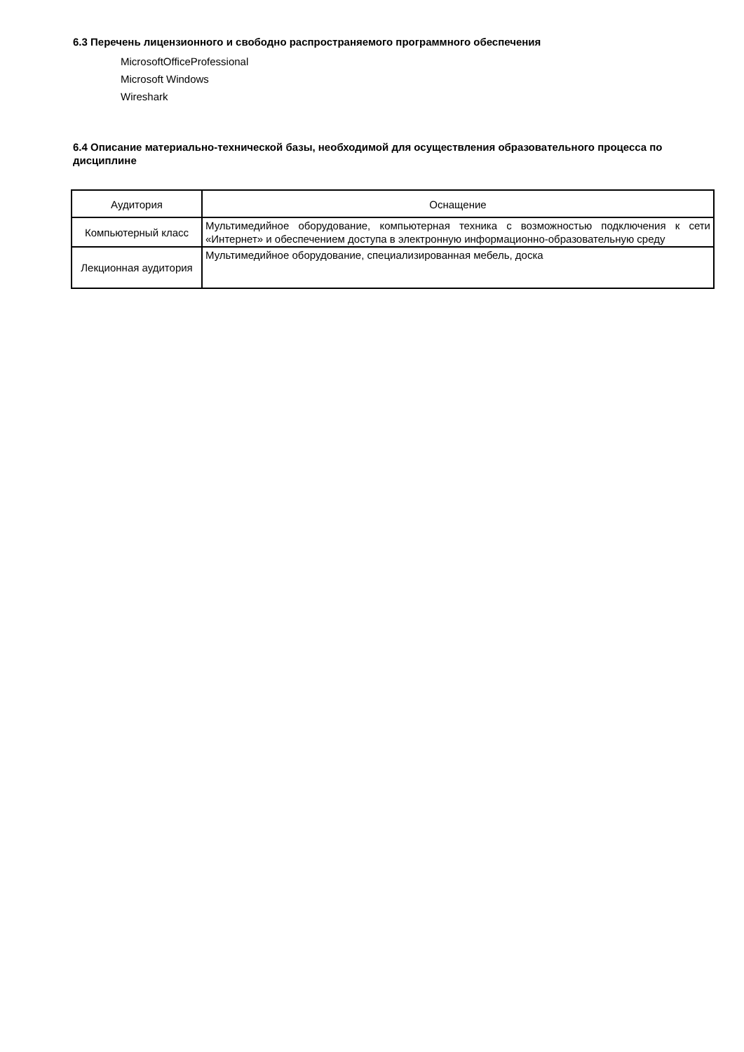6.3 Перечень лицензионного и свободно распространяемого программного обеспечения
MicrosoftOfficeProfessional
Microsoft Windows
Wireshark
6.4 Описание материально-технической базы, необходимой для осуществления образовательного процесса по дисциплине
| Аудитория | Оснащение |
| --- | --- |
| Компьютерный класс | Мультимедийное оборудование, компьютерная техника с возможностью подключения к сети «Интернет» и обеспечением доступа в электронную информационно-образовательную среду |
| Лекционная аудитория | Мультимедийное оборудование, специализированная мебель, доска |